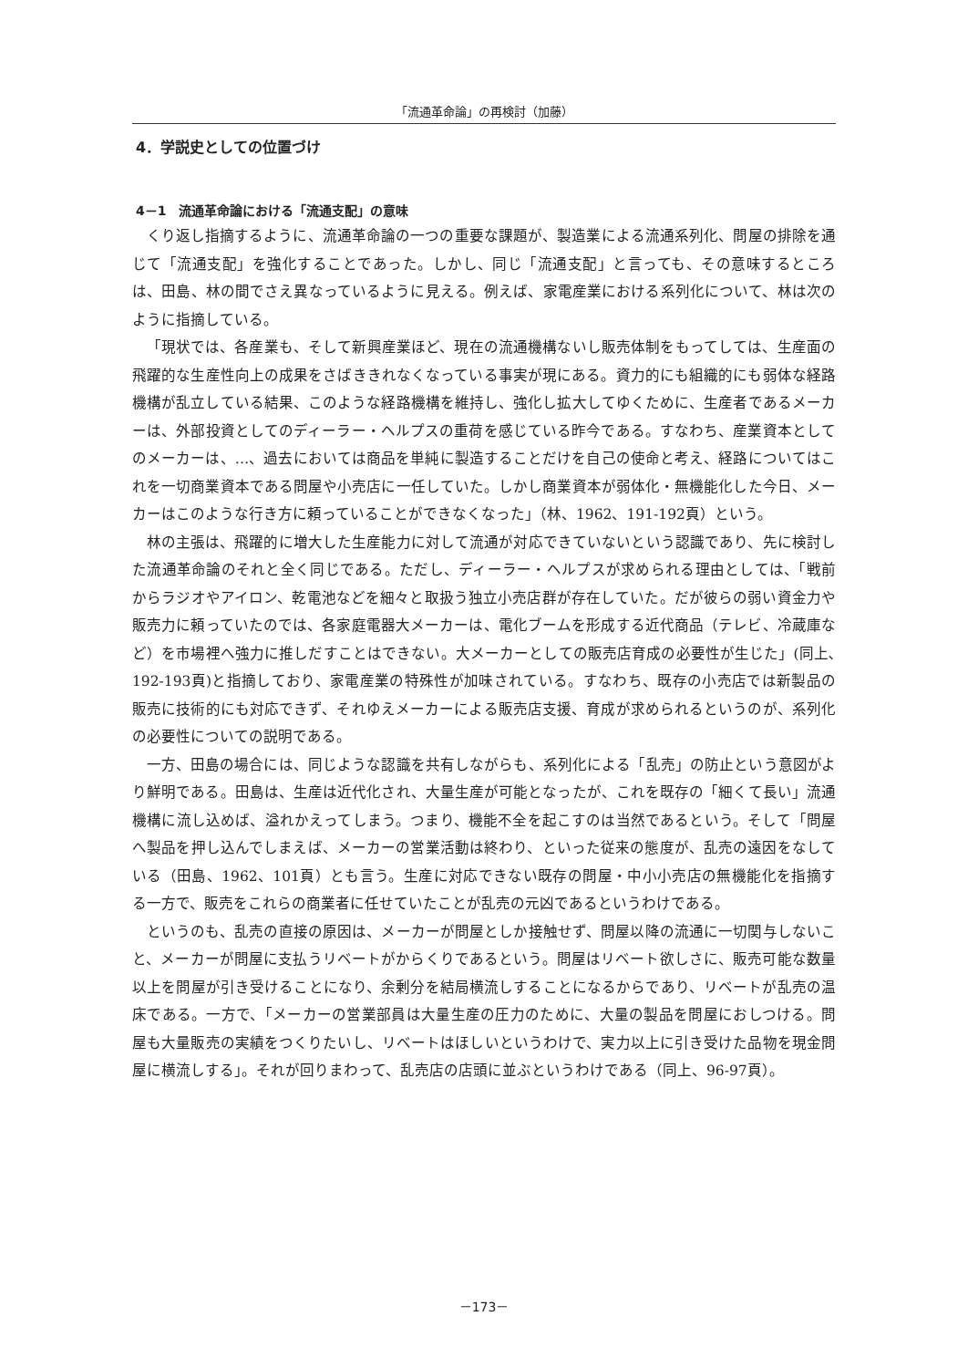「流通革命論」の再検討（加藤）
4．学説史としての位置づけ
4－1　流通革命論における「流通支配」の意味
くり返し指摘するように、流通革命論の一つの重要な課題が、製造業による流通系列化、問屋の排除を通じて「流通支配」を強化することであった。しかし、同じ「流通支配」と言っても、その意味するところは、田島、林の間でさえ異なっているように見える。例えば、家電産業における系列化について、林は次のように指摘している。
「現状では、各産業も、そして新興産業ほど、現在の流通機構ないし販売体制をもってしては、生産面の飛躍的な生産性向上の成果をさばききれなくなっている事実が現にある。資力的にも組織的にも弱体な経路機構が乱立している結果、このような経路機構を維持し、強化し拡大してゆくために、生産者であるメーカーは、外部投資としてのディーラー・ヘルプスの重荷を感じている昨今である。すなわち、産業資本としてのメーカーは、…、過去においては商品を単純に製造することだけを自己の使命と考え、経路についてはこれを一切商業資本である問屋や小売店に一任していた。しかし商業資本が弱体化・無機能化した今日、メーカーはこのような行き方に頼っていることができなくなった」（林、1962、191-192頁）という。
林の主張は、飛躍的に増大した生産能力に対して流通が対応できていないという認識であり、先に検討した流通革命論のそれと全く同じである。ただし、ディーラー・ヘルプスが求められる理由としては、「戦前からラジオやアイロン、乾電池などを細々と取扱う独立小売店群が存在していた。だが彼らの弱い資金力や販売力に頼っていたのでは、各家庭電器大メーカーは、電化ブームを形成する近代商品（テレビ、冷蔵庫など）を市場裡へ強力に推しだすことはできない。大メーカーとしての販売店育成の必要性が生じた」(同上､192-193頁)と指摘しており、家電産業の特殊性が加味されている。すなわち、既存の小売店では新製品の販売に技術的にも対応できず、それゆえメーカーによる販売店支援、育成が求められるというのが、系列化の必要性についての説明である。
一方、田島の場合には、同じような認識を共有しながらも、系列化による「乱売」の防止という意図がより鮮明である。田島は、生産は近代化され、大量生産が可能となったが、これを既存の「細くて長い」流通機構に流し込めば、溢れかえってしまう。つまり、機能不全を起こすのは当然であるという。そして「問屋へ製品を押し込んでしまえば、メーカーの営業活動は終わり、といった従来の態度が、乱売の遠因をなしている（田島、1962、101頁）とも言う。生産に対応できない既存の問屋・中小小売店の無機能化を指摘する一方で、販売をこれらの商業者に任せていたことが乱売の元凶であるというわけである。
というのも、乱売の直接の原因は、メーカーが問屋としか接触せず、問屋以降の流通に一切関与しないこと、メーカーが問屋に支払うリベートがからくりであるという。問屋はリベート欲しさに、販売可能な数量以上を問屋が引き受けることになり、余剰分を結局横流しすることになるからであり、リベートが乱売の温床である。一方で、「メーカーの営業部員は大量生産の圧力のために、大量の製品を問屋におしつける。問屋も大量販売の実績をつくりたいし、リベートはほしいというわけで、実力以上に引き受けた品物を現金問屋に横流しする」。それが回りまわって、乱売店の店頭に並ぶというわけである（同上、96-97頁）。
－173－